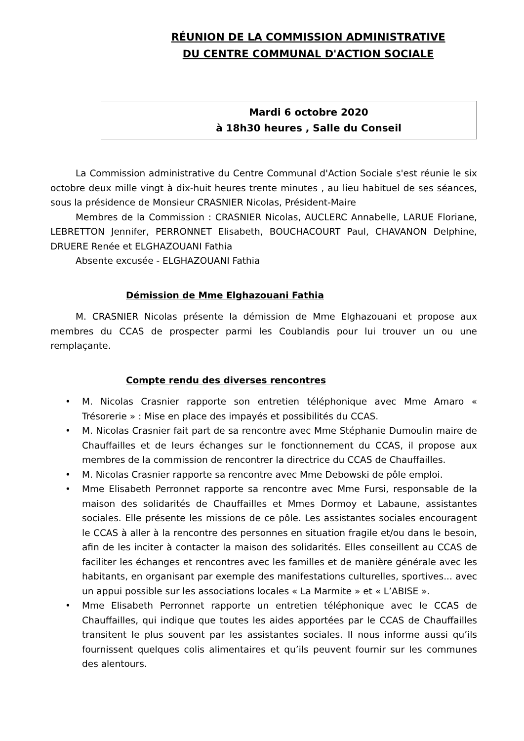RÉUNION DE LA COMMISSION ADMINISTRATIVE
DU CENTRE COMMUNAL D'ACTION SOCIALE
Mardi 6 octobre 2020
à 18h30 heures , Salle du Conseil
La Commission administrative du Centre Communal d'Action Sociale s'est réunie le six octobre deux mille vingt à dix-huit heures trente minutes , au lieu habituel de ses séances, sous la présidence de Monsieur CRASNIER Nicolas, Président-Maire
Membres de la Commission : CRASNIER Nicolas, AUCLERC Annabelle, LARUE Floriane, LEBRETTON Jennifer, PERRONNET Elisabeth, BOUCHACOURT Paul, CHAVANON Delphine, DRUERE Renée et ELGHAZOUANI Fathia
Absente excusée - ELGHAZOUANI Fathia
Démission de Mme Elghazouani Fathia
M. CRASNIER Nicolas présente la démission de Mme Elghazouani et propose aux membres du CCAS de prospecter parmi les Coublandis pour lui trouver un ou une remplaçante.
Compte rendu des diverses rencontres
• M. Nicolas Crasnier rapporte son entretien téléphonique avec Mme Amaro « Trésorerie » : Mise en place des impayés et possibilités du CCAS.
• M. Nicolas Crasnier fait part de sa rencontre avec Mme Stéphanie Dumoulin maire de Chauffailles et de leurs échanges sur le fonctionnement du CCAS, il propose aux membres de la commission de rencontrer la directrice du CCAS de Chauffailles.
• M. Nicolas Crasnier rapporte sa rencontre avec Mme Debowski de pôle emploi.
• Mme Elisabeth Perronnet rapporte sa rencontre avec Mme Fursi, responsable de la maison des solidarités de Chauffailles et Mmes Dormoy et Labaune, assistantes sociales. Elle présente les missions de ce pôle. Les assistantes sociales encouragent le CCAS à aller à la rencontre des personnes en situation fragile et/ou dans le besoin, afin de les inciter à contacter la maison des solidarités. Elles conseillent au CCAS de faciliter les échanges et rencontres avec les familles et de manière générale avec les habitants, en organisant par exemple des manifestations culturelles, sportives... avec un appui possible sur les associations locales « La Marmite » et « L’ABISE ».
• Mme Elisabeth Perronnet rapporte un entretien téléphonique avec le CCAS de Chauffailles, qui indique que toutes les aides apportées par le CCAS de Chauffailles transitent le plus souvent par les assistantes sociales. Il nous informe aussi qu’ils fournissent quelques colis alimentaires et qu’ils peuvent fournir sur les communes des alentours.